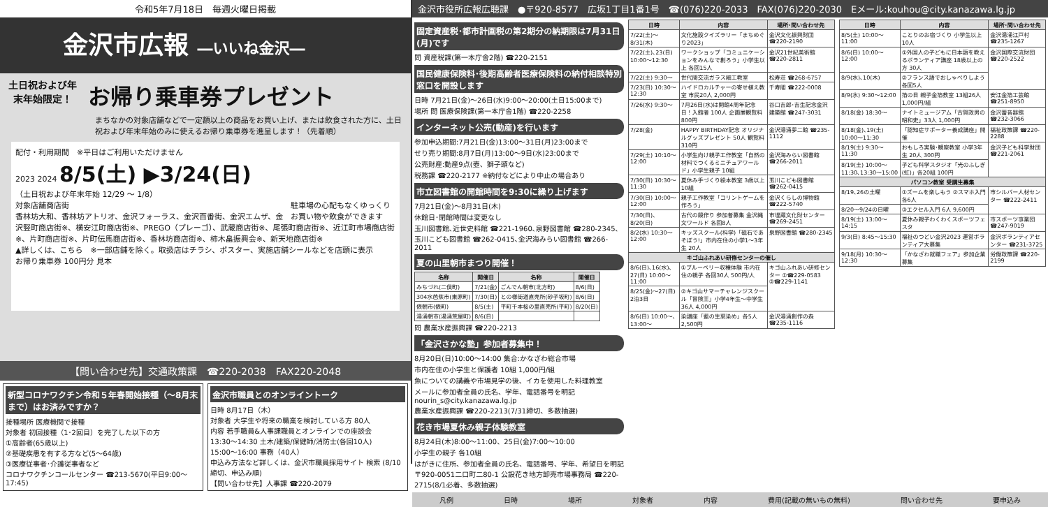令和5年7月18日　毎週火曜日掲載
金沢市広報 ―いいね金沢―
土日祝および年末年始限定！
お帰り乗車券プレゼント
まちなかの対象店舗などで一定額以上の商品をお買い上げ、または飲食された方に、土日祝および年末年始のみに使えるお帰り乗車券を進呈します！（先着順）
配付・利用期間　※平日はご利用いただけません
2023 2024 8/5(土) ▶3/24(日)
（土日祝および年末年始 12/29 ～ 1/8）
駐車場の心配もなくゆっくりお買い物や飲食ができます
対象店舗商店街
香林坊大和、香林坊アトリオ、金沢フォーラス、金沢百番街、金沢エムザ、金沢竪町商店街※、横安江町商店街※、PREGO（プレーゴ）、武蔵商店街※、尾張町商店街※、近江町市場商店街※、片町商店街※、片町伝馬商店街※、香林坊商店街※、柿木畠振興会※、新天地商店街※
▲詳しくは、こちら　※一部店舗を除く。取扱店はチラシ、ポスター、実施店舗シールなどを店頭に表示
お帰り乗車券 100円分 見本
【問い合わせ先】交通政策課　☎220-2038　FAX220-2048
新型コロナワクチン令和５年春開始接種（～8月末まで）はお済みですか？
接種場所 医療機関で接種
対象者 初回接種（1･2回目）を完了した以下の方
①高齢者(65歳以上)
②基礎疾患を有する方など(5～64歳)
③医療従事者･介護従事者など
コロナワクチンコールセンター ☎213-5670(平日9:00～17:45)
金沢市職員とのオンライントーク
日時 8月17日（木）
対象者 大学生や将来の職業を検討している方 80人
内容 若手職員&人事課職員とオンラインでの座談会
13:30～14:30 土木/建築/保健師/消防士(各回10人)
15:00～16:00 事務（40人）
申込み方法など詳しくは、金沢市職員採用サイト 検索 (8/10締切、申込み順)
【問い合わせ先】人事課 ☎220-2079
金沢市役所広報広聴課　●〒920-8577　広坂1丁目1番1号　☎(076)220-2033　FAX(076)220-2030　Eメール:kouhou@city.kanazawa.lg.jp
固定資産税･都市計画税の第2期分の納期限は7月31日(月)です
問 資産税課(第一本庁舎2階) ☎220-2151
国民健康保険料･後期高齢者医療保険料の納付相談特別窓口を開設します
日時 7月21日(金)～26日(水)9:00～20:00(土日15:00まで)
場所 問 医療保険課(第一本庁舎1階) ☎220-2258
インターネット公売(動産)を行います
参加申込期間:7月21日(金)13:00～31日(月)23:00まで
せり売り期間:8月7日(月)13:00～9日(水)23:00まで
公売財産:動産9点(壺、獅子頭など)
税務課 ☎220-2177 ※納付などにより中止の場合あり
市立図書館の開館時間を9:30に繰り上げます
7月21日(金)～8月31日(木)
休館日･閉館時間は変更なし
玉川図書館､近世史料館 ☎221-1960､泉野図書館 ☎280-2345､玉川こども図書館 ☎262-0415､金沢海みらい図書館 ☎266-2011
夏の山里朝市まつり開催！
| 名称 | 開催日 | 名称 | 開催日 |
| --- | --- | --- | --- |
| みちづれ(二俣町) | 7/21(金) | ごんでん朝市(北方町) | 8/6(日) |
| 304水芭蕉市(東原町) | 7/30(日) | との様街道直売所(砂子坂町) | 8/6(日) |
| 俵朝市(俵町) | 8/5(土) | 平町千本桜の里直売所(平町) | 8/20(日) |
| 湯涌朝市(湯涌荒屋町) | 8/6(日) | | |
問 農業水産振興課 ☎220-2213
「金沢さかな塾」参加者募集中！
8月20日(日)10:00～14:00 集合:かなざわ総合市場
市内在住の小学生と保護者 10組 1,000円/組
魚についての講義や市場見学の後、イカを使用した料理教室
メールに参加者全員の氏名、学年、電話番号を明記 nourin_s@city.kanazawa.lg.jp
農業水産振興課 ☎220-2213(7/31締切、多数抽選)
花き市場夏休み親子体験教室
8月24日(木)8:00～11:00、25日(金)7:00～10:00
小学生の親子 各10組
はがきに住所、参加者全員の氏名、電話番号、学年、希望日を明記 〒920-0051二口町二80-1 公設花き地方卸売市場事務局 ☎220-2715(8/1必着、多数抽選)
| 日時 | 内容 | 場所･問い合わせ先 |
| --- | --- | --- |
| 7/22(土)～8/31(木) | 文化施設クイズラリー「まちめぐり2023」 | 金沢文化振興財団 ☎220-2190 |
| 7/22(土)､23(日) 10:00～12:30 | ワークショップ「コミュニケーションをみんなで創ろう」小学生以上 各回15人 | 金沢21世紀美術館 ☎220-2811 |
| 7/22(土) 9:30～ | 世代間交流ガラス細工教室 | 松寿荘 ☎268-6757 |
| 7/23(日) 10:30～12:30 | ハイドロカルチャーの寄せ植え教室 市民20人 2,000円 | 千寿閣 ☎222-0008 |
| 7/26(水) 9:30～ | 7月26日(水)は開館4周年記念日！入館者 100人 企画展観覧料800円 | 谷口吉郎･吉生記念金沢建築館 ☎247-3031 |
| 7/28(金) | HAPPY BIRTHDAY記念 オリジナルグッズプレゼント 50人 観覧料310円 | 金沢湯涌夢二館 ☎235-1112 |
| 7/29(土) 10:10～12:00 | 小学生向け親子工作教室「自然の材料でつくるミニチュアワールド」小学生親子 10組 | 金沢海みらい図書館 ☎266-2011 |
| 7/30(日) 10:30～11:30 | 夏休み手づくり絵本教室 3歳以上 10組 | 玉川こども図書館 ☎262-0415 |
| 7/30(日) 10:00～12:00 | 親子工作教室「コリントゲームを作ろう」 | 金沢くらしの博物館 ☎222-5740 |
| 7/30(日)､8/20(日) | 古代の鏡作り 参加者募集 金沢縄文ワールド 各回8人 | 市埋蔵文化財センター ☎269-2451 |
| 8/2(水) 10:30～12:00 | キッズスクール(科学)「磁石であそぼう!」市内在住の小学1～3年生 20人 | 泉野図書館 ☎280-2345 |
| キゴ山ふれあい研修センターの催し | | |
| 8/6(日)､16(水)､27(日) 10:00～11:00 | ①ブルーベリー収穫体験 市内在住の親子 各回30人 500円/人 | キゴ山ふれあい研修センター ①☎229-0583 ②☎229-1141 |
| 8/25(金)～27(日) 2泊3日 | ②キゴ山サマーチャレンジスクール「冒険王」小学4年生～中学生 36人 4,000円 | |
| 8/6(日) 10:00～､13:00～ | 染講座「藍の生葉染め」各5人 2,500円 | 金沢湯涌創作の森 ☎235-1116 |
| 日時 | 内容 | 場所･問い合わせ先 |
| --- | --- | --- |
| 8/5(土) 10:00～11:00 | ことりのお宿づくり 小学生以上 10人 | 金沢湯涌江戸村 ☎235-1267 |
| 8/6(日) 10:00～12:00 | ①外国人の子どもに日本語を教えるボランティア講座 18歳以上の方 30人 | 金沢国際交流財団 ☎220-2522 |
| 8/9(水)､10(木) | ②フランス語でおしゃべりしよう 各回5人 | |
| 8/9(水) 9:30～12:00 | 箔の日 親子金箔教室 13組26人 1,000円/組 | 安江金箔工芸館 ☎251-8950 |
| 8/18(金) 18:30～ | ナイトミュージアム「古賀政男の昭和史」33人 1,000円 | 金沢蓄音器館 ☎232-3066 |
| 8/18(金)､19(土) 10:00～11:30 | 「認知症サポーター養成講座」開催 | 福祉政策課 ☎220-2288 |
| 8/19(土) 9:30～11:30 | おもしろ実験･観察教室 小学3年生 20人 300円 | 金沢子ども科学財団 ☎221-2061 |
| 8/19(土) 10:00～11:30､13:30～15:00 | 子ども科学スタジオ「光のふしぎ(虹)」各20組 100円 | |
| パソコン教室 受講生募集 | | |
| 8/19､26の土曜 | ①ズームを楽しもう ②スマホ入門 各6人 | 市シルバー人材センター ☎222-2411 |
| 8/20～9/24の日曜 | ③エクセル入門 6人 9,600円 | |
| 8/19(土) 13:00～14:15 | 夏休み親子わくわくスポーツフェスタ | 市スポーツ事業団 ☎247-9019 |
| 9/3(日) 8:45～15:30 | 福祉のつどい金沢2023 運営ボランティア大募集 | 金沢ボランティアセンター ☎231-3725 |
| 9/18(月) 10:30～12:30 | 「かなざわ就職フェア」参加企業募集 | 労働政策課 ☎220-2199 |
凡例 日時 場所 対象者 内容 費用(記載の無いもの無料) 問い合わせ先 要申込み